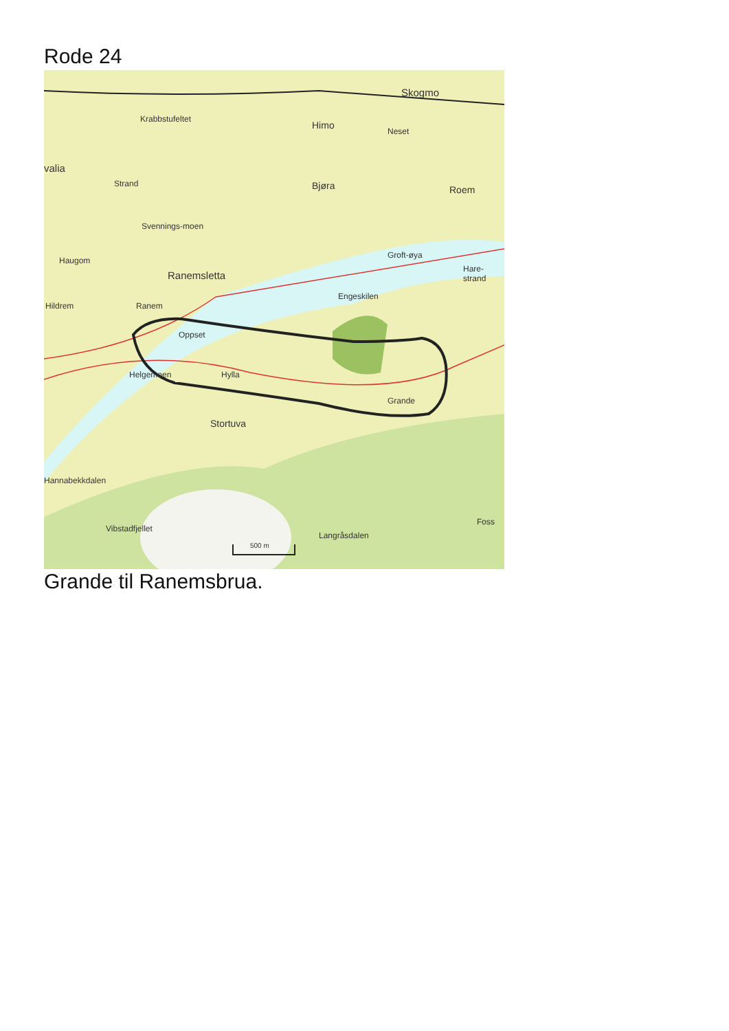Rode 24
Krabbstufeltet
Himo
Skogmo
Neset
valia
Strand Bjøra Roem
Svennings-moen
Haugom
Groft-øya
Ranemsletta
Hare-strand
Engeskilen
Hildrem Ranem
Oppset
Helgemoen Hylla
Grande
Stortuva
Hannabekkdalen
Vibstadfjellet
Langråsdalen
Foss
500 m
Grande til Ranemsbrua.